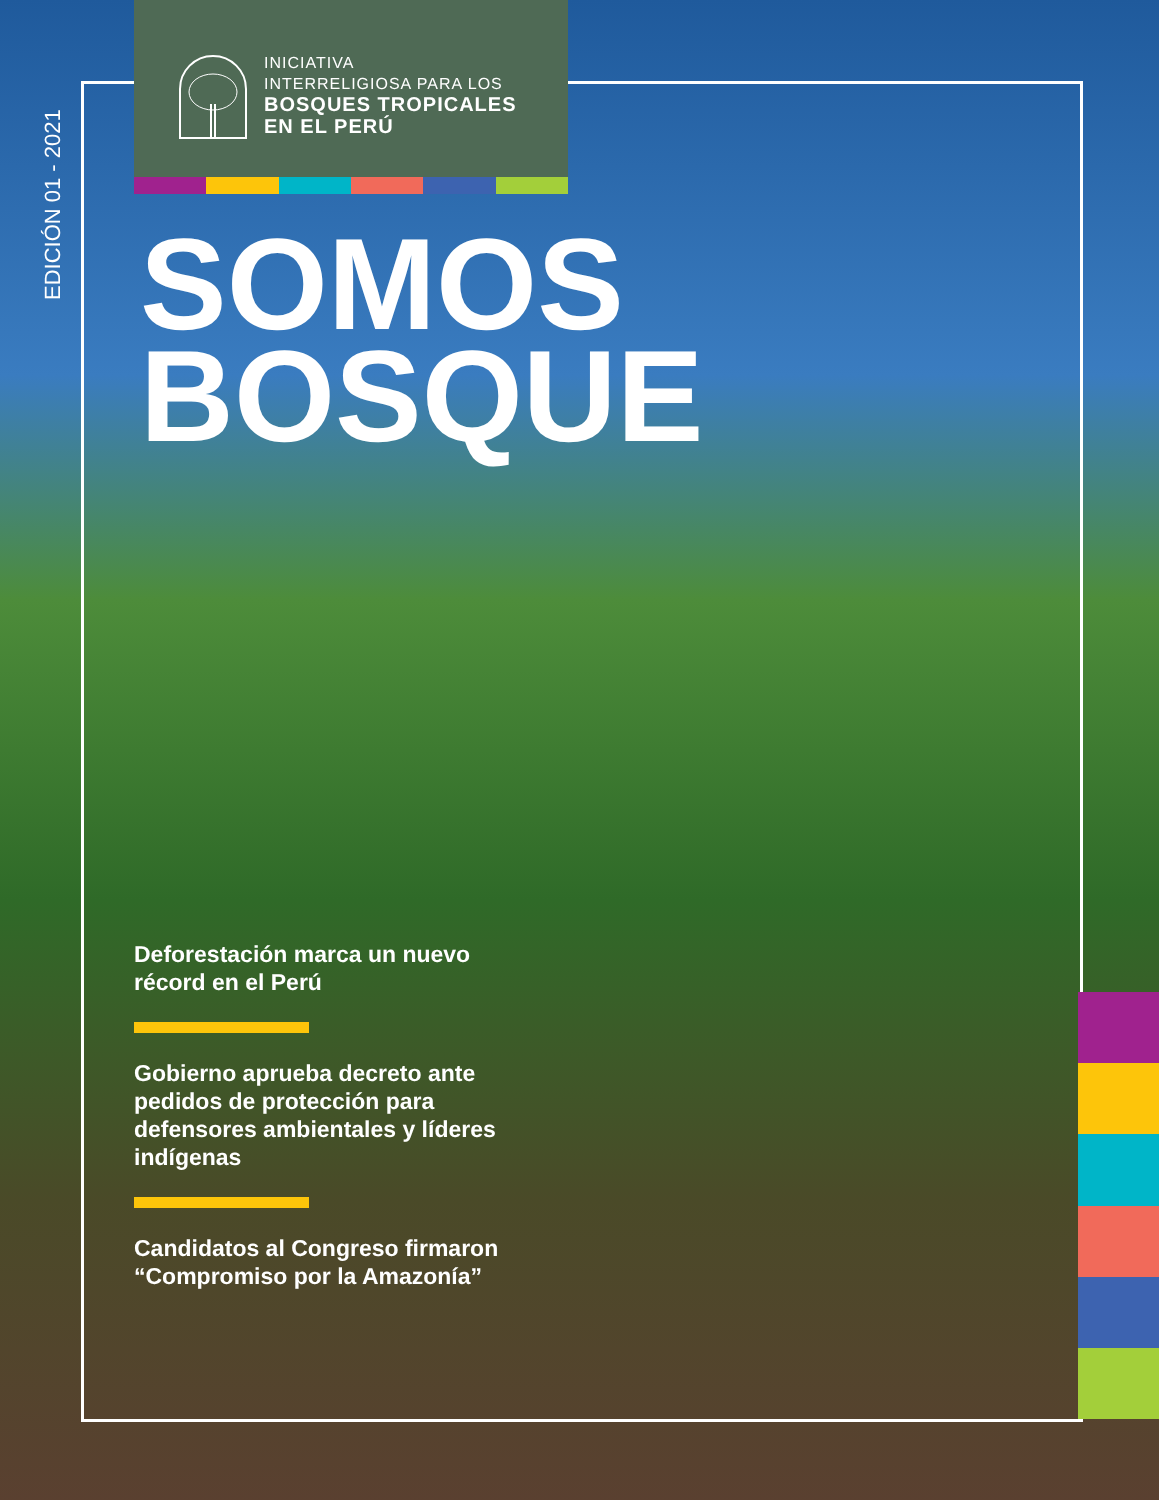INICIATIVA
INTERRELIGIOSA PARA LOS
BOSQUES TROPICALES
EN EL PERÚ
EDICIÓN 01 - 2021
SOMOS
BOSQUE
Deforestación marca un nuevo récord en el Perú
Gobierno aprueba decreto ante pedidos de protección para defensores ambientales y líderes indígenas
Candidatos al Congreso firmaron “Compromiso por la Amazonía”